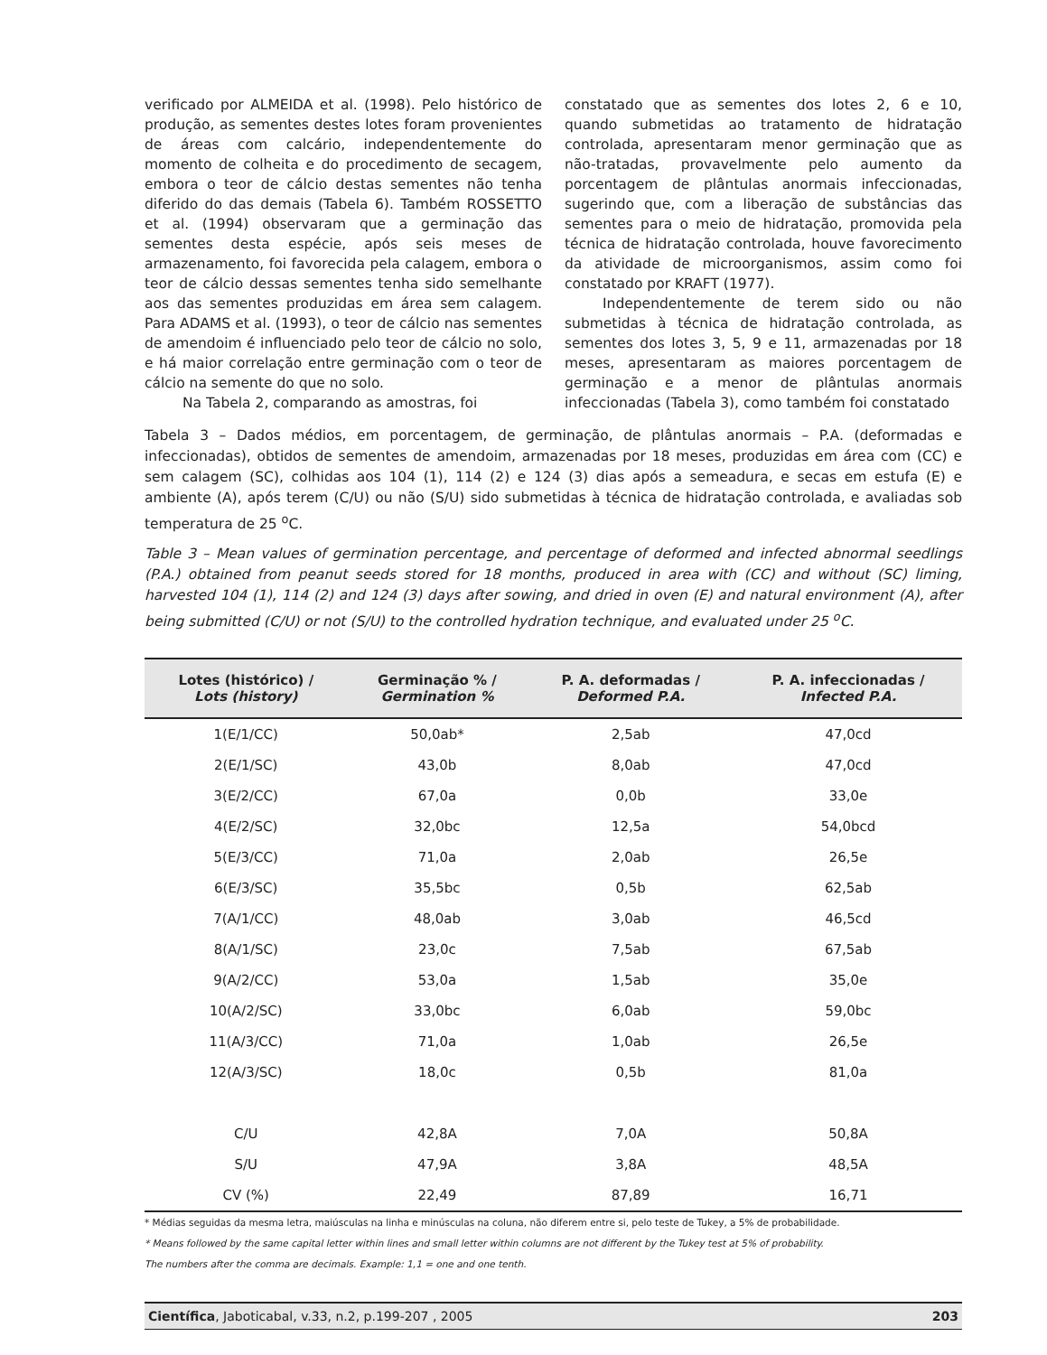verificado por ALMEIDA et al. (1998). Pelo histórico de produção, as sementes destes lotes foram provenientes de áreas com calcário, independentemente do momento de colheita e do procedimento de secagem, embora o teor de cálcio destas sementes não tenha diferido do das demais (Tabela 6). Também ROSSETTO et al. (1994) observaram que a germinação das sementes desta espécie, após seis meses de armazenamento, foi favorecida pela calagem, embora o teor de cálcio dessas sementes tenha sido semelhante aos das sementes produzidas em área sem calagem. Para ADAMS et al. (1993), o teor de cálcio nas sementes de amendoim é influenciado pelo teor de cálcio no solo, e há maior correlação entre germinação com o teor de cálcio na semente do que no solo.
Na Tabela 2, comparando as amostras, foi
constatado que as sementes dos lotes 2, 6 e 10, quando submetidas ao tratamento de hidratação controlada, apresentaram menor germinação que as não-tratadas, provavelmente pelo aumento da porcentagem de plântulas anormais infeccionadas, sugerindo que, com a liberação de substâncias das sementes para o meio de hidratação, promovida pela técnica de hidratação controlada, houve favorecimento da atividade de microorganismos, assim como foi constatado por KRAFT (1977).
Independentemente de terem sido ou não submetidas à técnica de hidratação controlada, as sementes dos lotes 3, 5, 9 e 11, armazenadas por 18 meses, apresentaram as maiores porcentagem de germinação e a menor de plântulas anormais infeccionadas (Tabela 3), como também foi constatado
Tabela 3 – Dados médios, em porcentagem, de germinação, de plântulas anormais – P.A. (deformadas e infeccionadas), obtidos de sementes de amendoim, armazenadas por 18 meses, produzidas em área com (CC) e sem calagem (SC), colhidas aos 104 (1), 114 (2) e 124 (3) dias após a semeadura, e secas em estufa (E) e ambiente (A), após terem (C/U) ou não (S/U) sido submetidas à técnica de hidratação controlada, e avaliadas sob temperatura de 25 <sup>o</sup>C.
Table 3 – Mean values of germination percentage, and percentage of deformed and infected abnormal seedlings (P.A.) obtained from peanut seeds stored for 18 months, produced in area with (CC) and without (SC) liming, harvested 104 (1), 114 (2) and 124 (3) days after sowing, and dried in oven (E) and natural environment (A), after being submitted (C/U) or not (S/U) to the controlled hydration technique, and evaluated under 25 <sup>o</sup>C.
| Lotes (histórico) / Lots (history) | Germinação % / Germination % | P. A. deformadas / Deformed P.A. | P. A. infeccionadas / Infected P.A. |
| --- | --- | --- | --- |
| 1(E/1/CC) | 50,0ab* | 2,5ab | 47,0cd |
| 2(E/1/SC) | 43,0b | 8,0ab | 47,0cd |
| 3(E/2/CC) | 67,0a | 0,0b | 33,0e |
| 4(E/2/SC) | 32,0bc | 12,5a | 54,0bcd |
| 5(E/3/CC) | 71,0a | 2,0ab | 26,5e |
| 6(E/3/SC) | 35,5bc | 0,5b | 62,5ab |
| 7(A/1/CC) | 48,0ab | 3,0ab | 46,5cd |
| 8(A/1/SC) | 23,0c | 7,5ab | 67,5ab |
| 9(A/2/CC) | 53,0a | 1,5ab | 35,0e |
| 10(A/2/SC) | 33,0bc | 6,0ab | 59,0bc |
| 11(A/3/CC) | 71,0a | 1,0ab | 26,5e |
| 12(A/3/SC) | 18,0c | 0,5b | 81,0a |
| C/U | 42,8A | 7,0A | 50,8A |
| S/U | 47,9A | 3,8A | 48,5A |
| CV (%) | 22,49 | 87,89 | 16,71 |
* Médias seguidas da mesma letra, maiúsculas na linha e minúsculas na coluna, não diferem entre si, pelo teste de Tukey, a 5% de probabilidade.
* Means followed by the same capital letter within lines and small letter within columns are not different by the Tukey test at 5% of probability.
The numbers after the comma are decimals. Example: 1,1 = one and one tenth.
Científica, Jaboticabal, v.33, n.2, p.199-207 , 2005 203